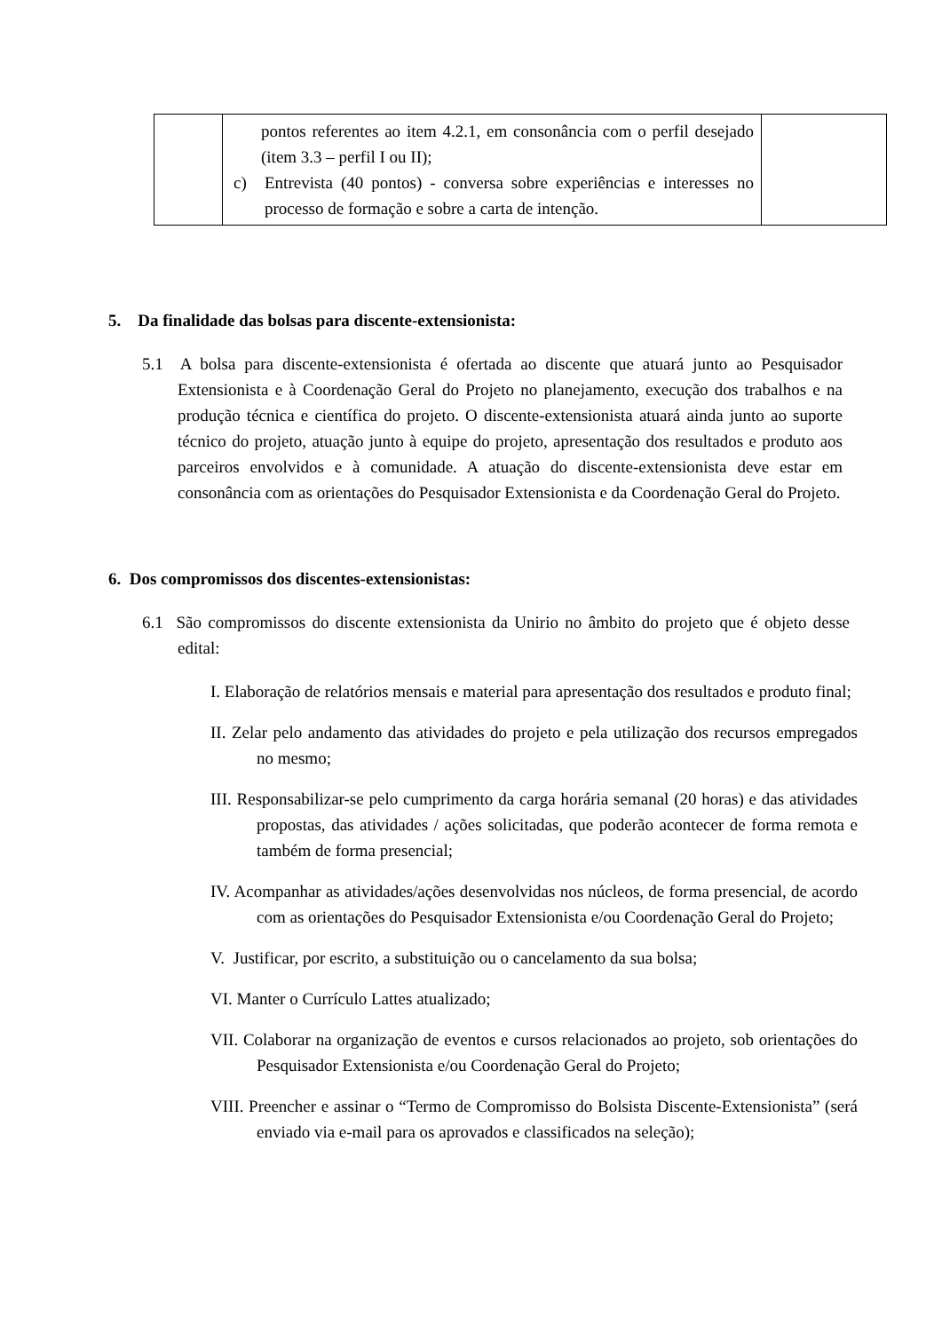| | pontos referentes ao item 4.2.1, em consonância com o perfil desejado (item 3.3 – perfil I ou II); c) Entrevista (40 pontos) - conversa sobre experiências e interesses no processo de formação e sobre a carta de intenção. | |
5. Da finalidade das bolsas para discente-extensionista:
5.1 A bolsa para discente-extensionista é ofertada ao discente que atuará junto ao Pesquisador Extensionista e à Coordenação Geral do Projeto no planejamento, execução dos trabalhos e na produção técnica e científica do projeto. O discente-extensionista atuará ainda junto ao suporte técnico do projeto, atuação junto à equipe do projeto, apresentação dos resultados e produto aos parceiros envolvidos e à comunidade. A atuação do discente-extensionista deve estar em consonância com as orientações do Pesquisador Extensionista e da Coordenação Geral do Projeto.
6. Dos compromissos dos discentes-extensionistas:
6.1 São compromissos do discente extensionista da Unirio no âmbito do projeto que é objeto desse edital:
I. Elaboração de relatórios mensais e material para apresentação dos resultados e produto final;
II. Zelar pelo andamento das atividades do projeto e pela utilização dos recursos empregados no mesmo;
III. Responsabilizar-se pelo cumprimento da carga horária semanal (20 horas) e das atividades propostas, das atividades / ações solicitadas, que poderão acontecer de forma remota e também de forma presencial;
IV. Acompanhar as atividades/ações desenvolvidas nos núcleos, de forma presencial, de acordo com as orientações do Pesquisador Extensionista e/ou Coordenação Geral do Projeto;
V. Justificar, por escrito, a substituição ou o cancelamento da sua bolsa;
VI. Manter o Currículo Lattes atualizado;
VII. Colaborar na organização de eventos e cursos relacionados ao projeto, sob orientações do Pesquisador Extensionista e/ou Coordenação Geral do Projeto;
VIII. Preencher e assinar o “Termo de Compromisso do Bolsista Discente-Extensionista” (será enviado via e-mail para os aprovados e classificados na seleção);